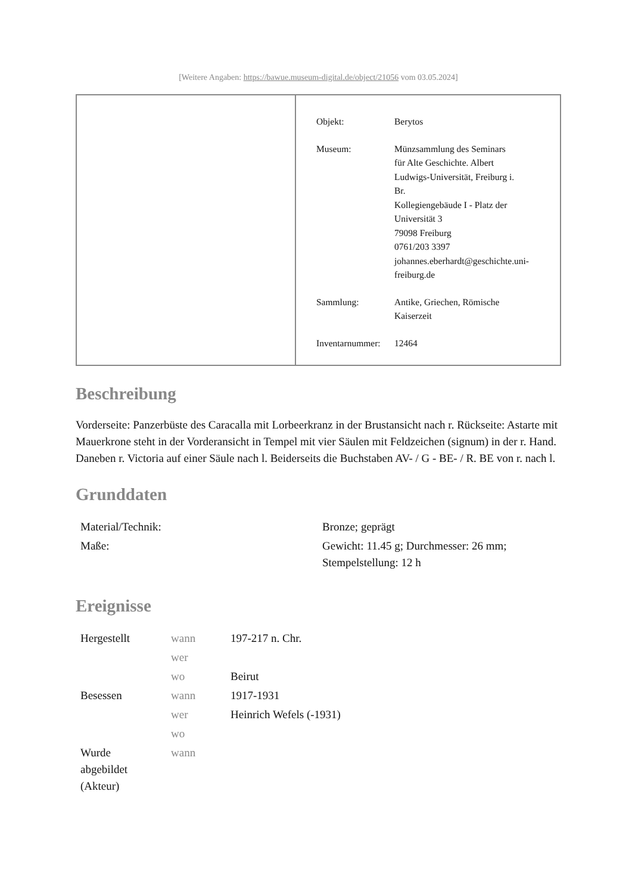[Weitere Angaben: https://bawue.museum-digital.de/object/21056 vom 03.05.2024]
| Objekt: | Berytos |
| Museum: | Münzsammlung des Seminars für Alte Geschichte. Albert Ludwigs-Universität, Freiburg i. Br. Kollegiengebäude I - Platz der Universität 3 79098 Freiburg 0761/203 3397 johannes.eberhardt@geschichte.uni- freiburg.de |
| Sammlung: | Antike, Griechen, Römische Kaiserzeit |
| Inventarnummer: | 12464 |
Beschreibung
Vorderseite: Panzerbüste des Caracalla mit Lorbeerkranz in der Brustansicht nach r. Rückseite: Astarte mit Mauerkrone steht in der Vorderansicht in Tempel mit vier Säulen mit Feldzeichen (signum) in der r. Hand. Daneben r. Victoria auf einer Säule nach l. Beiderseits die Buchstaben AV- / G - BE- / R. BE von r. nach l.
Grunddaten
| Material/Technik: | Bronze; geprägt |
| Maße: | Gewicht: 11.45 g; Durchmesser: 26 mm; Stempelstellung: 12 h |
Ereignisse
| Hergestellt | wann | 197-217 n. Chr. |
| | wer | |
| | wo | Beirut |
| Besessen | wann | 1917-1931 |
| | wer | Heinrich Wefels (-1931) |
| | wo | |
| Wurde abgebildet (Akteur) | wann | |